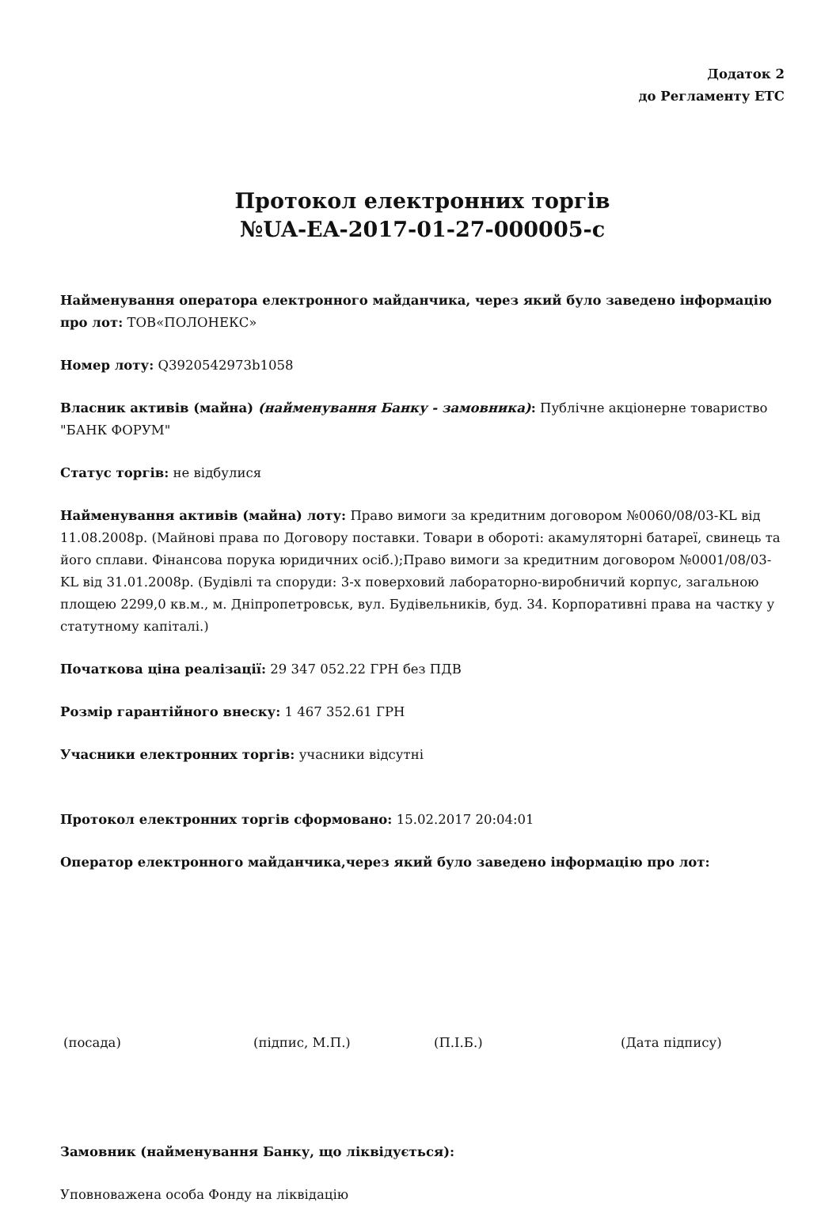Додаток 2
до Регламенту ЕТС
Протокол електронних торгів
№UA-EA-2017-01-27-000005-c
Найменування оператора електронного майданчика, через який було заведено інформацію про лот: ТОВ«ПОЛОНЕКС»
Номер лоту: Q3920542973b1058
Власник активів (майна) (найменування Банку - замовника): Публічне акціонерне товариство "БАНК ФОРУМ"
Статус торгів: не відбулися
Найменування активів (майна) лоту: Право вимоги за кредитним договором №0060/08/03-KL від 11.08.2008р. (Майнові права по Договору поставки. Товари в обороті: акамуляторні батареї, свинець та його сплави. Фінансова порука юридичних осіб.);Право вимоги за кредитним договором №0001/08/03-KL від 31.01.2008р. (Будівлі та споруди: 3-х поверховий лабораторно-виробничий корпус, загальною площею 2299,0 кв.м., м. Дніпропетровськ, вул. Будівельників, буд. 34. Корпоративні права на частку у статутному капіталі.)
Початкова ціна реалізації: 29 347 052.22 ГРН без ПДВ
Розмір гарантійного внеску: 1 467 352.61 ГРН
Учасники електронних торгів: учасники відсутні
Протокол електронних торгів сформовано: 15.02.2017 20:04:01
Оператор електронного майданчика,через який було заведено інформацію про лот:
(посада) (підпис, М.П.) (П.І.Б.) (Дата підпису)
Замовник (найменування Банку, що ліквідується):
Уповноважена особа Фонду на ліквідацію